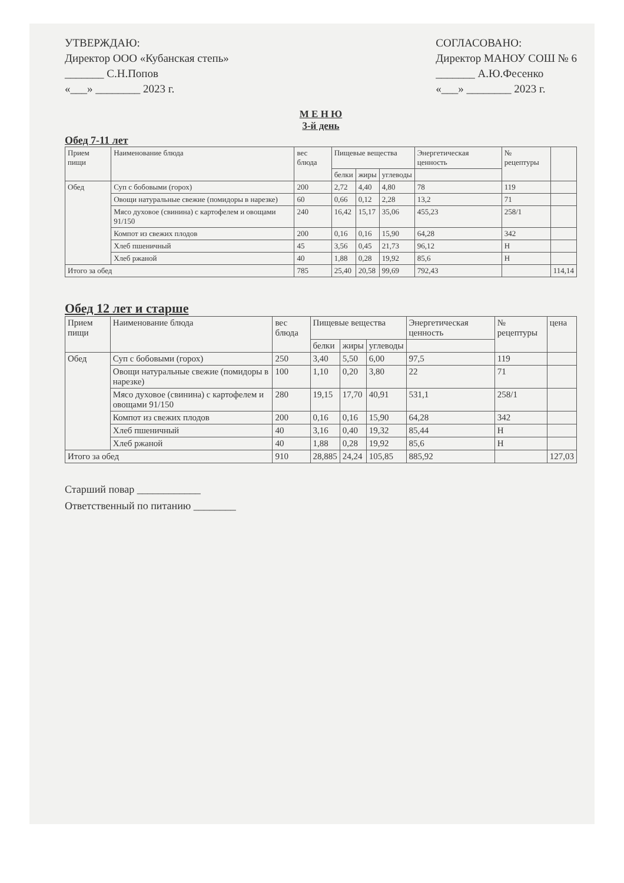УТВЕРЖДАЮ:
Директор ООО «Кубанская степь»
_______ С.Н.Попов
«___» ________ 2023 г.
СОГЛАСОВАНО:
Директор МАНОУ СОШ № 6
_______ А.Ю.Фесенко
«___» ________ 2023 г.
М Е Н Ю
3-й день
Обед 7-11 лет
| Прием пищи | Наименование блюда | вес блюда | Пищевые вещества | | | Энергетическая ценность | № рецептуры | |
| --- | --- | --- | --- | --- | --- | --- | --- | --- |
| | | | белки | жиры | углеводы | | | |
| Обед | Суп с бобовыми (горох) | 200 | 2,72 | 4,40 | 4,80 | 78 | 119 | |
| | Овощи натуральные свежие (помидоры в нарезке) | 60 | 0,66 | 0,12 | 2,28 | 13,2 | 71 | |
| | Мясо духовое (свинина) с картофелем и овощами 91/150 | 240 | 16,42 | 15,17 | 35,06 | 455,23 | 258/1 | |
| | Компот из свежих плодов | 200 | 0,16 | 0,16 | 15,90 | 64,28 | 342 | |
| | Хлеб пшеничный | 45 | 3,56 | 0,45 | 21,73 | 96,12 | Н | |
| | Хлеб ржаной | 40 | 1,88 | 0,28 | 19,92 | 85,6 | Н | |
| Итого за обед | | 785 | 25,40 | 20,58 | 99,69 | 792,43 | | 114,14 |
Обед 12 лет и старше
| Прием пищи | Наименование блюда | вес блюда | Пищевые вещества | | | Энергетическая ценность | № рецептуры | цена |
| --- | --- | --- | --- | --- | --- | --- | --- | --- |
| | | | белки | жиры | углеводы | | | |
| Обед | Суп с бобовыми (горох) | 250 | 3,40 | 5,50 | 6,00 | 97,5 | 119 | |
| | Овощи натуральные свежие (помидоры в нарезке) | 100 | 1,10 | 0,20 | 3,80 | 22 | 71 | |
| | Мясо духовое (свинина) с картофелем и овощами 91/150 | 280 | 19,15 | 17,70 | 40,91 | 531,1 | 258/1 | |
| | Компот из свежих плодов | 200 | 0,16 | 0,16 | 15,90 | 64,28 | 342 | |
| | Хлеб пшеничный | 40 | 3,16 | 0,40 | 19,32 | 85,44 | Н | |
| | Хлеб ржаной | 40 | 1,88 | 0,28 | 19,92 | 85,6 | Н | |
| Итого за обед | | 910 | 28,885 | 24,24 | 105,85 | 885,92 | | 127,03 |
Старший повар ____________
Ответственный по питанию ________